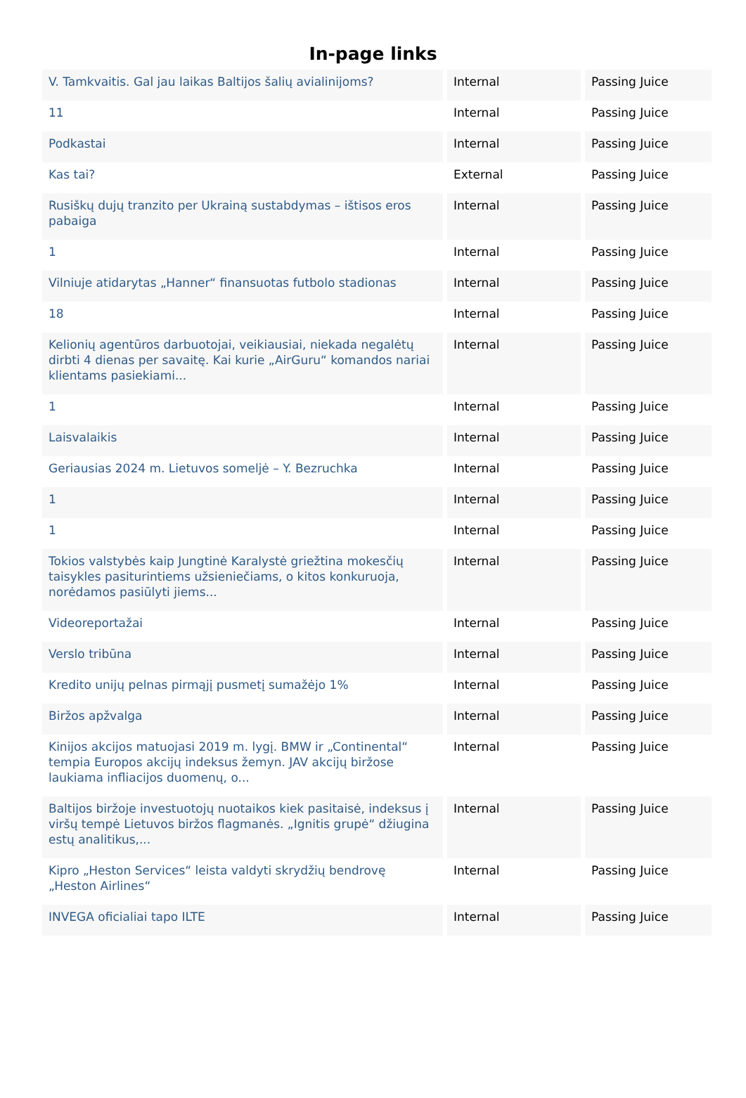In-page links
| V. Tamkvaitis. Gal jau laikas Baltijos šalių avialinijoms? | Internal | Passing Juice |
| 11 | Internal | Passing Juice |
| Podkastai | Internal | Passing Juice |
| Kas tai? | External | Passing Juice |
| Rusiškų dujų tranzito per Ukrainą sustabdymas – ištisos eros pabaiga | Internal | Passing Juice |
| 1 | Internal | Passing Juice |
| Vilniuje atidarytas „Hanner“ finansuotas futbolo stadionas | Internal | Passing Juice |
| 18 | Internal | Passing Juice |
| Kelionių agentūros darbuotojai, veikiausiai, niekada negalėtų dirbti 4 dienas per savaitę. Kai kurie „AirGuru“ komandos nariai klientams pasiekiami... | Internal | Passing Juice |
| 1 | Internal | Passing Juice |
| Laisvalaikis | Internal | Passing Juice |
| Geriausias 2024 m. Lietuvos someljė – Y. Bezruchka | Internal | Passing Juice |
| 1 | Internal | Passing Juice |
| 1 | Internal | Passing Juice |
| Tokios valstybės kaip Jungtinė Karalystė griežtina mokesčių taisykles pasiturintiems užsieniečiams, o kitos konkuruoja, norėdamos pasiūlyti jiems... | Internal | Passing Juice |
| Videoreportažai | Internal | Passing Juice |
| Verslo tribūna | Internal | Passing Juice |
| Kredito unijų pelnas pirmąjį pusmetį sumažėjo 1% | Internal | Passing Juice |
| Biržos apžvalga | Internal | Passing Juice |
| Kinijos akcijos matuojasi 2019 m. lygį. BMW ir „Continental“ tempia Europos akcijų indeksus žemyn. JAV akcijų biržose laukiama infliacijos duomenų, o... | Internal | Passing Juice |
| Baltijos biržoje investuotojų nuotaikos kiek pasitaisė, indeksus į viršų tempė Lietuvos biržos flagmanės. „Ignitis grupė“ džiugina estų analitikus,... | Internal | Passing Juice |
| Kipro „Heston Services“ leista valdyti skrydžių bendrovę „Heston Airlines“ | Internal | Passing Juice |
| INVEGA oficialiai tapo ILTE | Internal | Passing Juice |